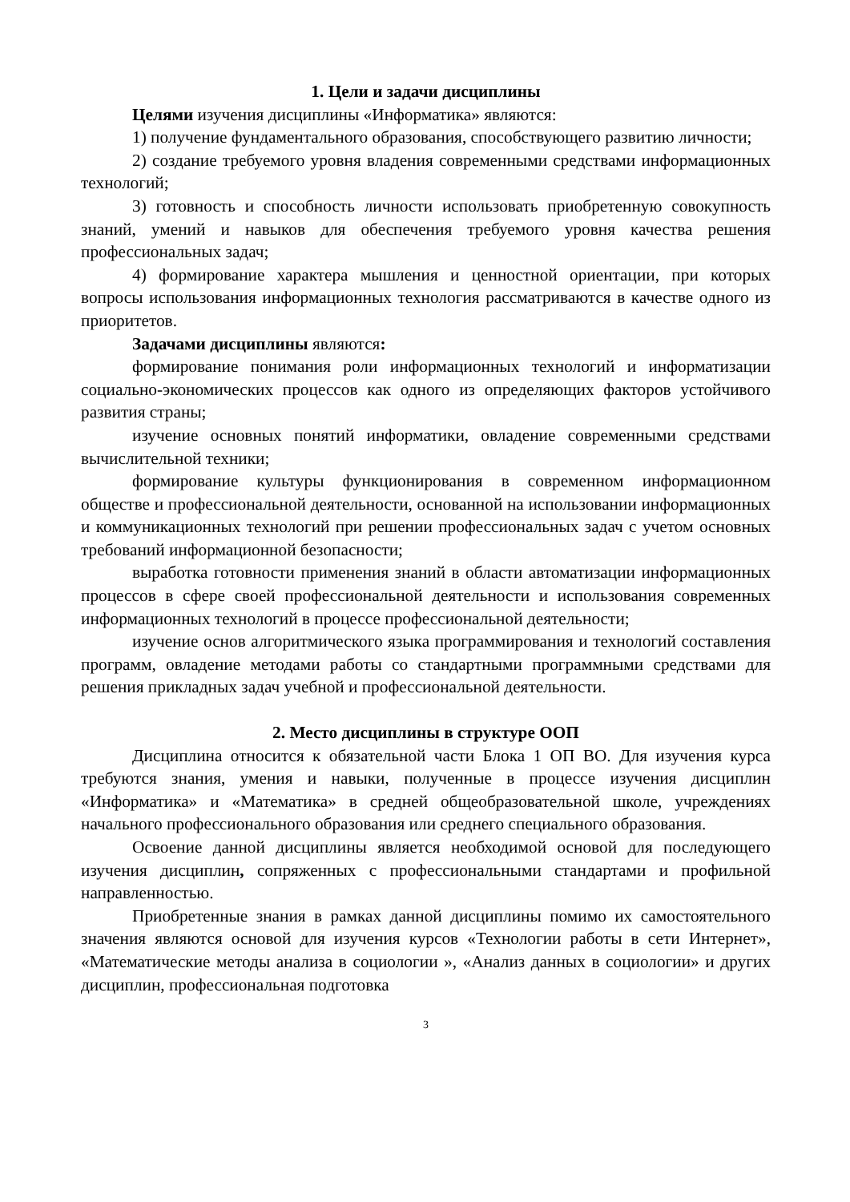1. Цели и задачи дисциплины
Целями изучения дисциплины «Информатика» являются:
1) получение фундаментального образования, способствующего развитию личности;
2) создание требуемого уровня владения современными средствами информационных технологий;
3) готовность и способность личности использовать приобретенную совокупность знаний, умений и навыков для обеспечения требуемого уровня качества решения профессиональных задач;
4) формирование характера мышления и ценностной ориентации, при которых вопросы использования информационных технология рассматриваются в качестве одного из приоритетов.
Задачами дисциплины являются:
формирование понимания роли информационных технологий и информатизации социально-экономических процессов как одного из определяющих факторов устойчивого развития страны;
изучение основных понятий информатики, овладение современными средствами вычислительной техники;
формирование культуры функционирования в современном информационном обществе и профессиональной деятельности, основанной на использовании информационных и коммуникационных технологий при решении профессиональных задач с учетом основных требований информационной безопасности;
выработка готовности применения знаний в области автоматизации информационных процессов в сфере своей профессиональной деятельности и использования современных информационных технологий в процессе профессиональной деятельности;
изучение основ алгоритмического языка программирования и технологий составления программ, овладение методами работы со стандартными программными средствами для решения прикладных задач учебной и профессиональной деятельности.
2. Место дисциплины в структуре ООП
Дисциплина относится к обязательной части Блока 1 ОП ВО. Для изучения курса требуются знания, умения и навыки, полученные в процессе изучения дисциплин «Информатика» и «Математика» в средней общеобразовательной школе, учреждениях начального профессионального образования или среднего специального образования.
Освоение данной дисциплины является необходимой основой для последующего изучения дисциплин, сопряженных с профессиональными стандартами и профильной направленностью.
Приобретенные знания в рамках данной дисциплины помимо их самостоятельного значения являются основой для изучения курсов «Технологии работы в сети Интернет», «Математические методы анализа в социологии », «Анализ данных в социологии» и других дисциплин, профессиональная подготовка
3